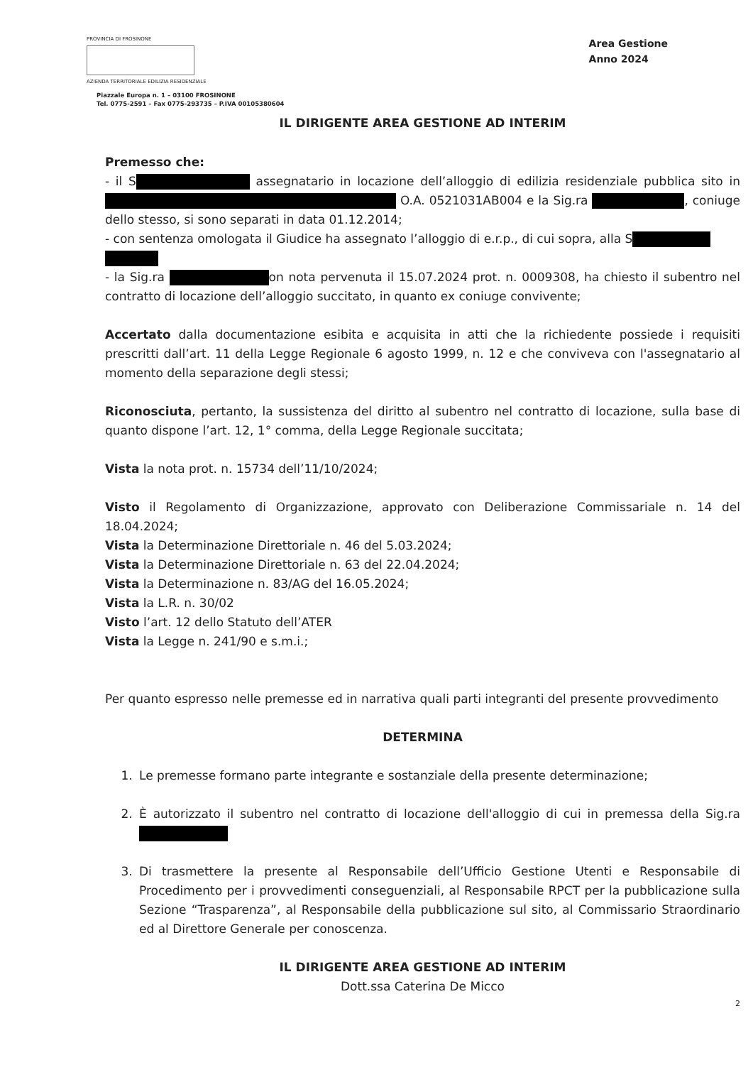PROVINCIA DI FROSINONE
AZIENDA TERRITORIALE EDILIZIA RESIDENZIALE
Piazzale Europa n. 1 – 03100 FROSINONE
Tel. 0775-2591 – Fax 0775-293735 – P.IVA 00105380604
Area Gestione
Anno 2024
IL DIRIGENTE AREA GESTIONE AD INTERIM
Premesso che:
- il S assegnatario in locazione dell’alloggio di edilizia residenziale pubblica sito in O.A. 0521031AB004 e la Sig.ra , coniuge dello stesso, si sono separati in data 01.12.2014;
- con sentenza omologata il Giudice ha assegnato l’alloggio di e.r.p., di cui sopra, alla S
- la Sig.ra on nota pervenuta il 15.07.2024 prot. n. 0009308, ha chiesto il subentro nel contratto di locazione dell’alloggio succitato, in quanto ex coniuge convivente;
Accertato dalla documentazione esibita e acquisita in atti che la richiedente possiede i requisiti prescritti dall’art. 11 della Legge Regionale 6 agosto 1999, n. 12 e che conviveva con l'assegnatario al momento della separazione degli stessi;
Riconosciuta, pertanto, la sussistenza del diritto al subentro nel contratto di locazione, sulla base di quanto dispone l’art. 12, 1° comma, della Legge Regionale succitata;
Vista la nota prot. n. 15734 dell’11/10/2024;
Visto il Regolamento di Organizzazione, approvato con Deliberazione Commissariale n. 14 del 18.04.2024;
Vista la Determinazione Direttoriale n. 46 del 5.03.2024;
Vista la Determinazione Direttoriale n. 63 del 22.04.2024;
Vista la Determinazione n. 83/AG del 16.05.2024;
Vista la L.R. n. 30/02
Visto l’art. 12 dello Statuto dell’ATER
Vista la Legge n. 241/90 e s.m.i.;
Per quanto espresso nelle premesse ed in narrativa quali parti integranti del presente provvedimento
DETERMINA
1. Le premesse formano parte integrante e sostanziale della presente determinazione;
2. È autorizzato il subentro nel contratto di locazione dell'alloggio di cui in premessa della Sig.ra
3. Di trasmettere la presente al Responsabile dell’Ufficio Gestione Utenti e Responsabile di Procedimento per i provvedimenti conseguenziali, al Responsabile RPCT per la pubblicazione sulla Sezione “Trasparenza”, al Responsabile della pubblicazione sul sito, al Commissario Straordinario ed al Direttore Generale per conoscenza.
IL DIRIGENTE AREA GESTIONE AD INTERIM
Dott.ssa Caterina De Micco
2